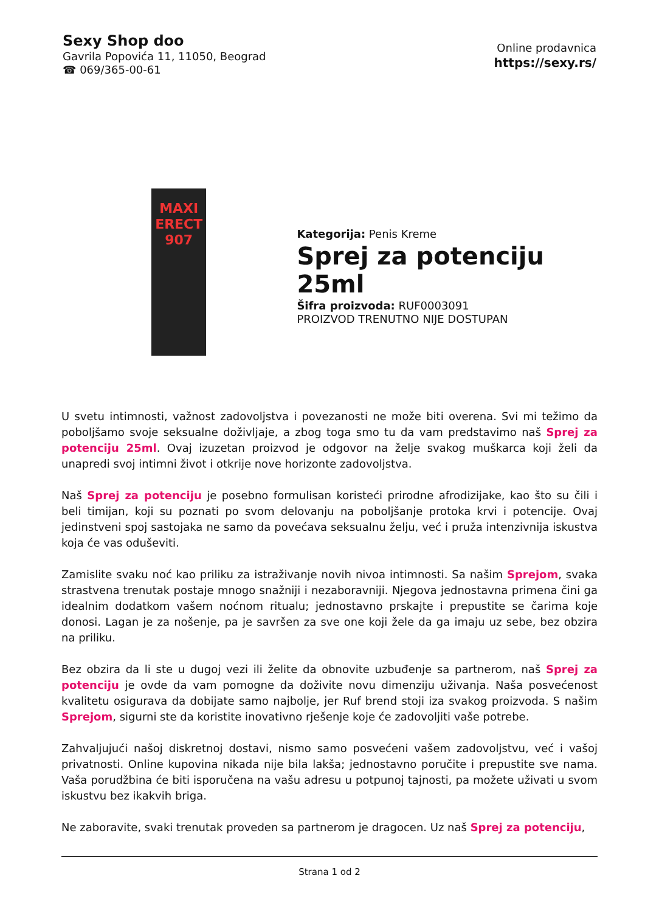Sexy Shop doo
Gavrila Popovića 11, 11050, Beograd
☎ 069/365-00-61
Online prodavnica
https://sexy.rs/
MAXI
ERECT
907
Kategorija: Penis Kreme
Sprej za potenciju 25ml
Šifra proizvoda: RUF0003091
PROIZVOD TRENUTNO NIJE DOSTUPAN
U svetu intimnosti, važnost zadovoljstva i povezanosti ne može biti overena. Svi mi težimo da poboljšamo svoje seksualne doživljaje, a zbog toga smo tu da vam predstavimo naš Sprej za potenciju 25ml. Ovaj izuzetan proizvod je odgovor na želje svakog muškarca koji želi da unapredi svoj intimni život i otkrije nove horizonte zadovoljstva.
Naš Sprej za potenciju je posebno formulisan koristeći prirodne afrodizijake, kao što su čili i beli timijan, koji su poznati po svom delovanju na poboljšanje protoka krvi i potencije. Ovaj jedinstveni spoj sastojaka ne samo da povećava seksualnu želju, već i pruža intenzivnija iskustva koja će vas oduševiti.
Zamislite svaku noć kao priliku za istraživanje novih nivoa intimnosti. Sa našim Sprejom, svaka strastvena trenutak postaje mnogo snažniji i nezaboravniji. Njegova jednostavna primena čini ga idealnim dodatkom vašem noćnom ritualu; jednostavno prskajte i prepustite se čarima koje donosi. Lagan je za nošenje, pa je savršen za sve one koji žele da ga imaju uz sebe, bez obzira na priliku.
Bez obzira da li ste u dugoj vezi ili želite da obnovite uzbuđenje sa partnerom, naš Sprej za potenciju je ovde da vam pomogne da doživite novu dimenziju uživanja. Naša posvećenost kvalitetu osigurava da dobijate samo najbolje, jer Ruf brend stoji iza svakog proizvoda. S našim Sprejom, sigurni ste da koristite inovativno rješenje koje će zadovoljiti vaše potrebe.
Zahvaljujući našoj diskretnoj dostavi, nismo samo posvećeni vašem zadovoljstvu, već i vašoj privatnosti. Online kupovina nikada nije bila lakša; jednostavno poručite i prepustite sve nama. Vaša porudžbina će biti isporučena na vašu adresu u potpunoj tajnosti, pa možete uživati u svom iskustvu bez ikakvih briga.
Ne zaboravite, svaki trenutak proveden sa partnerom je dragocen. Uz naš Sprej za potenciju,
Strana 1 od 2